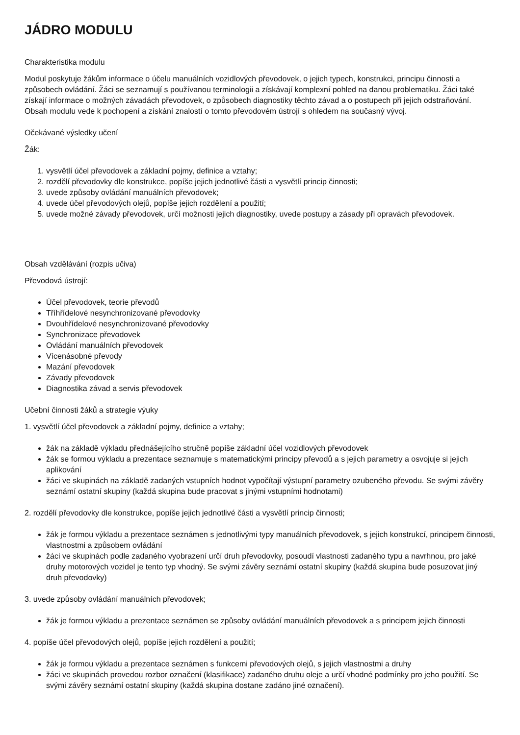JÁDRO MODULU
Charakteristika modulu
Modul poskytuje žákům informace o účelu manuálních vozidlových převodovek, o jejich typech, konstrukci, principu činnosti a způsobech ovládání. Žáci se seznamují s používanou terminologii a získávají komplexní pohled na danou problematiku. Žáci také získají informace o možných závadách převodovek, o způsobech diagnostiky těchto závad a o postupech při jejich odstraňování. Obsah modulu vede k pochopení a získání znalostí o tomto převodovém ústrojí s ohledem na současný vývoj.
Očekávané výsledky učení
Žák:
1. vysvětlí účel převodovek a základní pojmy, definice a vztahy;
2. rozdělí převodovky dle konstrukce, popíše jejich jednotlivé části a vysvětlí princip činnosti;
3. uvede způsoby ovládání manuálních převodovek;
4. uvede účel převodových olejů, popíše jejich rozdělení a použití;
5. uvede možné závady převodovek, určí možnosti jejich diagnostiky, uvede postupy a zásady při opravách převodovek.
Obsah vzdělávání (rozpis učiva)
Převodová ústrojí:
Účel převodovek, teorie převodů
Tříhřídelové nesynchronizované převodovky
Dvouhřídelové nesynchronizované převodovky
Synchronizace převodovek
Ovládání manuálních převodovek
Vícenásobné převody
Mazání převodovek
Závady převodovek
Diagnostika závad a servis převodovek
Učební činnosti žáků a strategie výuky
1. vysvětlí účel převodovek a základní pojmy, definice a vztahy;
žák na základě výkladu přednášejícího stručně popíše základní účel vozidlových převodovek
žák se formou výkladu a prezentace seznamuje s matematickými principy převodů a s jejich parametry a osvojuje si jejich aplikování
žáci ve skupinách na základě zadaných vstupních hodnot vypočítají výstupní parametry ozubeného převodu. Se svými závěry seznámí ostatní skupiny (každá skupina bude pracovat s jinými vstupními hodnotami)
2. rozdělí převodovky dle konstrukce, popíše jejich jednotlivé části a vysvětlí princip činnosti;
žák je formou výkladu a prezentace seznámen s jednotlivými typy manuálních převodovek, s jejich konstrukcí, principem činnosti, vlastnostmi a způsobem ovládání
žáci ve skupinách podle zadaného vyobrazení určí druh převodovky, posoudí vlastnosti zadaného typu a navrhnou, pro jaké druhy motorových vozidel je tento typ vhodný. Se svými závěry seznámí ostatní skupiny (každá skupina bude posuzovat jiný druh převodovky)
3. uvede způsoby ovládání manuálních převodovek;
žák je formou výkladu a prezentace seznámen se způsoby ovládání manuálních převodovek a s principem jejich činnosti
4. popíše účel převodových olejů, popíše jejich rozdělení a použití;
žák je formou výkladu a prezentace seznámen s funkcemi převodových olejů, s jejich vlastnostmi a druhy
žáci ve skupinách provedou rozbor označení (klasifikace) zadaného druhu oleje a určí vhodné podmínky pro jeho použití. Se svými závěry seznámí ostatní skupiny (každá skupina dostane zadáno jiné označení).